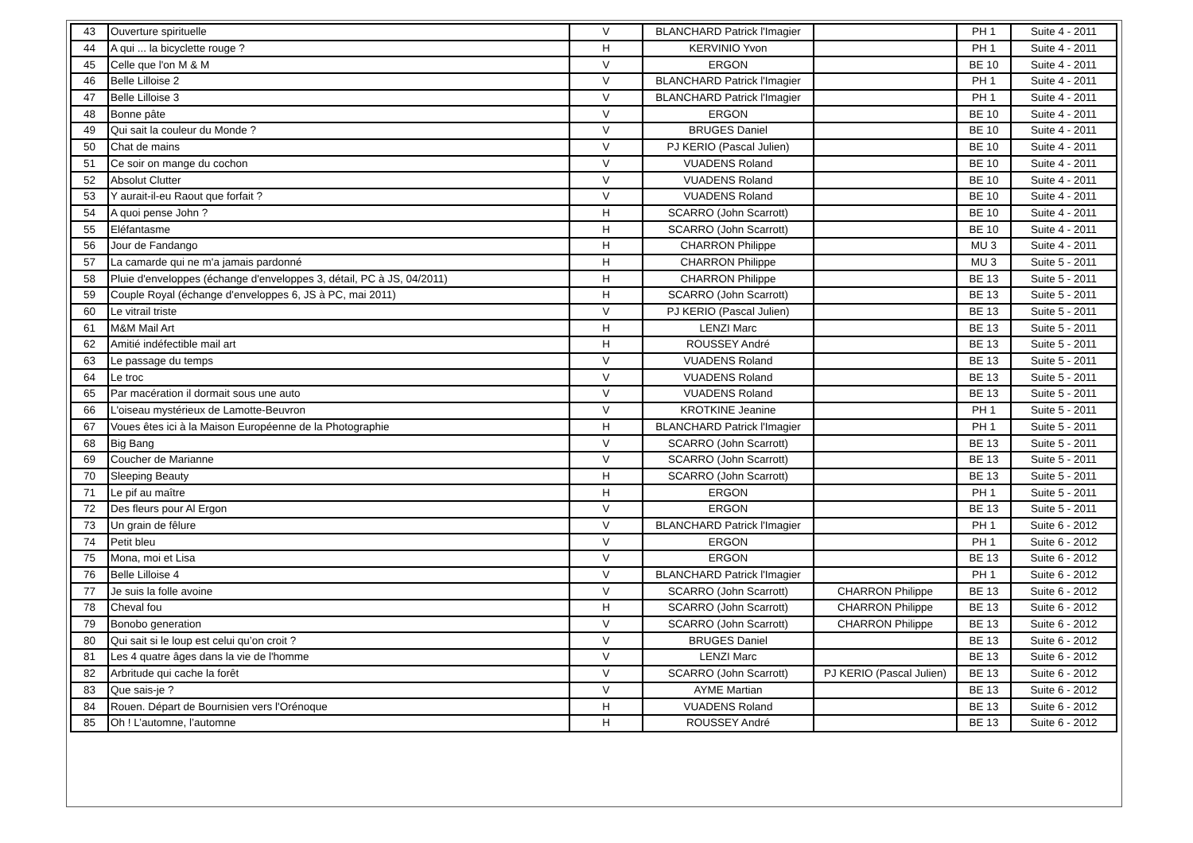| 43 | Ouverture spirituelle | V | BLANCHARD Patrick l'Imagier | | PH 1 | Suite 4 - 2011 |
| 44 | A qui ... la bicyclette rouge ? | H | KERVINIO Yvon | | PH 1 | Suite 4 - 2011 |
| 45 | Celle que l'on M & M | V | ERGON | | BE 10 | Suite 4 - 2011 |
| 46 | Belle Lilloise 2 | V | BLANCHARD Patrick l'Imagier | | PH 1 | Suite 4 - 2011 |
| 47 | Belle Lilloise 3 | V | BLANCHARD Patrick l'Imagier | | PH 1 | Suite 4 - 2011 |
| 48 | Bonne pâte | V | ERGON | | BE 10 | Suite 4 - 2011 |
| 49 | Qui sait la couleur du Monde ? | V | BRUGES Daniel | | BE 10 | Suite 4 - 2011 |
| 50 | Chat de mains | V | PJ KERIO (Pascal Julien) | | BE 10 | Suite 4 - 2011 |
| 51 | Ce soir on mange du cochon | V | VUADENS Roland | | BE 10 | Suite 4 - 2011 |
| 52 | Absolut Clutter | V | VUADENS Roland | | BE 10 | Suite 4 - 2011 |
| 53 | Y aurait-il-eu Raout que forfait ? | V | VUADENS Roland | | BE 10 | Suite 4 - 2011 |
| 54 | A quoi pense John ? | H | SCARRO (John Scarrott) | | BE 10 | Suite 4 - 2011 |
| 55 | Eléfantasme | H | SCARRO (John Scarrott) | | BE 10 | Suite 4 - 2011 |
| 56 | Jour de Fandango | H | CHARRON Philippe | | MU 3 | Suite 4 - 2011 |
| 57 | La camarde qui ne m'a jamais pardonné | H | CHARRON Philippe | | MU 3 | Suite 5 - 2011 |
| 58 | Pluie d'enveloppes (échange d'enveloppes 3, détail, PC à JS, 04/2011) | H | CHARRON Philippe | | BE 13 | Suite 5 - 2011 |
| 59 | Couple Royal (échange d'enveloppes 6, JS à PC, mai 2011) | H | SCARRO (John Scarrott) | | BE 13 | Suite 5 - 2011 |
| 60 | Le vitrail triste | V | PJ KERIO (Pascal Julien) | | BE 13 | Suite 5 - 2011 |
| 61 | M&M Mail Art | H | LENZI Marc | | BE 13 | Suite 5 - 2011 |
| 62 | Amitié indéfectible mail art | H | ROUSSEY André | | BE 13 | Suite 5 - 2011 |
| 63 | Le passage du temps | V | VUADENS Roland | | BE 13 | Suite 5 - 2011 |
| 64 | Le troc | V | VUADENS Roland | | BE 13 | Suite 5 - 2011 |
| 65 | Par macération il dormait sous une auto | V | VUADENS Roland | | BE 13 | Suite 5 - 2011 |
| 66 | L'oiseau mystérieux de Lamotte-Beuvron | V | KROTKINE Jeanine | | PH 1 | Suite 5 - 2011 |
| 67 | Voues êtes ici à la Maison Européenne de la Photographie | H | BLANCHARD Patrick l'Imagier | | PH 1 | Suite 5 - 2011 |
| 68 | Big Bang | V | SCARRO (John Scarrott) | | BE 13 | Suite 5 - 2011 |
| 69 | Coucher de Marianne | V | SCARRO (John Scarrott) | | BE 13 | Suite 5 - 2011 |
| 70 | Sleeping Beauty | H | SCARRO (John Scarrott) | | BE 13 | Suite 5 - 2011 |
| 71 | Le pif au maître | H | ERGON | | PH 1 | Suite 5 - 2011 |
| 72 | Des fleurs pour Al Ergon | V | ERGON | | BE 13 | Suite 5 - 2011 |
| 73 | Un grain de fêlure | V | BLANCHARD Patrick l'Imagier | | PH 1 | Suite 6 - 2012 |
| 74 | Petit bleu | V | ERGON | | PH 1 | Suite 6 - 2012 |
| 75 | Mona, moi et Lisa | V | ERGON | | BE 13 | Suite 6 - 2012 |
| 76 | Belle Lilloise 4 | V | BLANCHARD Patrick l'Imagier | | PH 1 | Suite 6 - 2012 |
| 77 | Je suis la folle avoine | V | SCARRO (John Scarrott) | CHARRON Philippe | BE 13 | Suite 6 - 2012 |
| 78 | Cheval fou | H | SCARRO (John Scarrott) | CHARRON Philippe | BE 13 | Suite 6 - 2012 |
| 79 | Bonobo generation | V | SCARRO (John Scarrott) | CHARRON Philippe | BE 13 | Suite 6 - 2012 |
| 80 | Qui sait si le loup est celui qu’on croit ? | V | BRUGES Daniel | | BE 13 | Suite 6 - 2012 |
| 81 | Les 4 quatre âges dans la vie de l'homme | V | LENZI Marc | | BE 13 | Suite 6 - 2012 |
| 82 | Arbritude qui cache la forêt | V | SCARRO (John Scarrott) | PJ KERIO (Pascal Julien) | BE 13 | Suite 6 - 2012 |
| 83 | Que sais-je ? | V | AYME Martian | | BE 13 | Suite 6 - 2012 |
| 84 | Rouen. Départ de Bournisien vers l'Orénoque | H | VUADENS Roland | | BE 13 | Suite 6 - 2012 |
| 85 | Oh ! L’automne, l’automne | H | ROUSSEY André | | BE 13 | Suite 6 - 2012 |